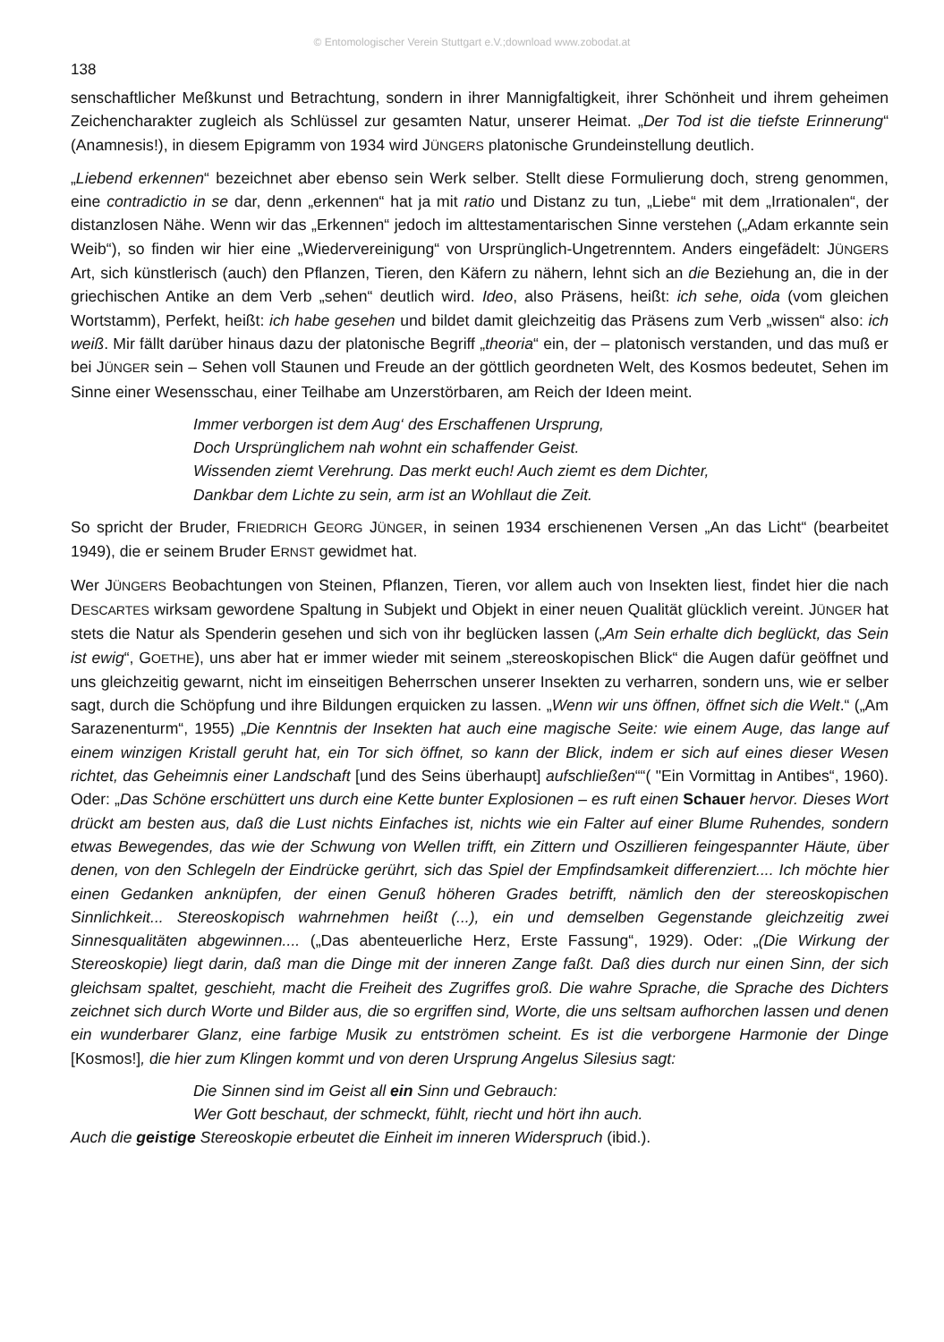© Entomologischer Verein Stuttgart e.V.;download www.zobodat.at
138
senschaftlicher Meßkunst und Betrachtung, sondern in ihrer Mannigfaltigkeit, ihrer Schönheit und ihrem geheimen Zeichencharakter zugleich als Schlüssel zur gesamten Natur, unserer Heimat. „Der Tod ist die tiefste Erinnerung“ (Anamnesis!), in diesem Epigramm von 1934 wird JÜNGERS platonische Grundeinstellung deutlich.
„Liebend erkennen“ bezeichnet aber ebenso sein Werk selber. Stellt diese Formulierung doch, streng genommen, eine contradictio in se dar, denn „erkennen“ hat ja mit ratio und Distanz zu tun, „Liebe“ mit dem „Irrationalen“, der distanzlosen Nähe. Wenn wir das „Erkennen“ jedoch im alttestamentarischen Sinne verstehen („Adam erkannte sein Weib“), so finden wir hier eine „Wiedervereinigung“ von Ursprünglich-Ungetrenntem. Anders eingefädelt: JÜNGERS Art, sich künstlerisch (auch) den Pflanzen, Tieren, den Käfern zu nähern, lehnt sich an die Beziehung an, die in der griechischen Antike an dem Verb „sehen“ deutlich wird. Ideo, also Präsens, heißt: ich sehe, oida (vom gleichen Wortstamm), Perfekt, heißt: ich habe gesehen und bildet damit gleichzeitig das Präsens zum Verb „wissen“ also: ich weiß. Mir fällt darüber hinaus dazu der platonische Begriff „theoria“ ein, der – platonisch verstanden, und das muß er bei JÜNGER sein – Sehen voll Staunen und Freude an der göttlich geordneten Welt, des Kosmos bedeutet, Sehen im Sinne einer Wesensschau, einer Teilhabe am Unzerstörbaren, am Reich der Ideen meint.
Immer verborgen ist dem Aug‘ des Erschaffenen Ursprung,
Doch Ursprünglichem nah wohnt ein schaffender Geist.
Wissenden ziemt Verehrung. Das merkt euch! Auch ziemt es dem Dichter,
Dankbar dem Lichte zu sein, arm ist an Wohllaut die Zeit.
So spricht der Bruder, FRIEDRICH GEORG JÜNGER, in seinen 1934 erschienenen Versen „An das Licht“ (bearbeitet 1949), die er seinem Bruder ERNST gewidmet hat.
Wer JÜNGERS Beobachtungen von Steinen, Pflanzen, Tieren, vor allem auch von Insekten liest, findet hier die nach DESCARTES wirksam gewordene Spaltung in Subjekt und Objekt in einer neuen Qualität glücklich vereint. JÜNGER hat stets die Natur als Spenderin gesehen und sich von ihr beglücken lassen („Am Sein erhalte dich beglückt, das Sein ist ewig“, GOETHE), uns aber hat er immer wieder mit seinem „stereoskopischen Blick“ die Augen dafür geöffnet und uns gleichzeitig gewarnt, nicht im einseitigen Beherrschen unserer Insekten zu verharren, sondern uns, wie er selber sagt, durch die Schöpfung und ihre Bildungen erquicken zu lassen. „Wenn wir uns öffnen, öffnet sich die Welt.“ („Am Sarazenenturm“, 1955) „Die Kenntnis der Insekten hat auch eine magische Seite: wie einem Auge, das lange auf einem winzigen Kristall geruht hat, ein Tor sich öffnet, so kann der Blick, indem er sich auf eines dieser Wesen richtet, das Geheimnis einer Landschaft [und des Seins überhaupt] aufschließen““( "Ein Vormittag in Antibes“, 1960). Oder: „Das Schöne erschüttert uns durch eine Kette bunter Explosionen – es ruft einen Schauer hervor. Dieses Wort drückt am besten aus, daß die Lust nichts Einfaches ist, nichts wie ein Falter auf einer Blume Ruhendes, sondern etwas Bewegendes, das wie der Schwung von Wellen trifft, ein Zittern und Oszillieren feingespannter Häute, über denen, von den Schlegeln der Eindrücke gerührt, sich das Spiel der Empfindsamkeit differenziert.... Ich möchte hier einen Gedanken anknüpfen, der einen Genuß höheren Grades betrifft, nämlich den der stereoskopischen Sinnlichkeit... Stereoskopisch wahrnehmen heißt (...), ein und demselben Gegenstande gleichzeitig zwei Sinnesqualitäten abgewinnen.... („Das abenteuerliche Herz, Erste Fassung“, 1929). Oder: „(Die Wirkung der Stereoskopie) liegt darin, daß man die Dinge mit der inneren Zange faßt. Daß dies durch nur einen Sinn, der sich gleichsam spaltet, geschieht, macht die Freiheit des Zugriffes groß. Die wahre Sprache, die Sprache des Dichters zeichnet sich durch Worte und Bilder aus, die so ergriffen sind, Worte, die uns seltsam aufhorchen lassen und denen ein wunderbarer Glanz, eine farbige Musik zu entströmen scheint. Es ist die verborgene Harmonie der Dinge [Kosmos!], die hier zum Klingen kommt und von deren Ursprung Angelus Silesius sagt:
Die Sinnen sind im Geist all ein Sinn und Gebrauch:
Wer Gott beschaut, der schmeckt, fühlt, riecht und hört ihn auch.
Auch die geistige Stereoskopie erbeutet die Einheit im inneren Widerspruch (ibid.).